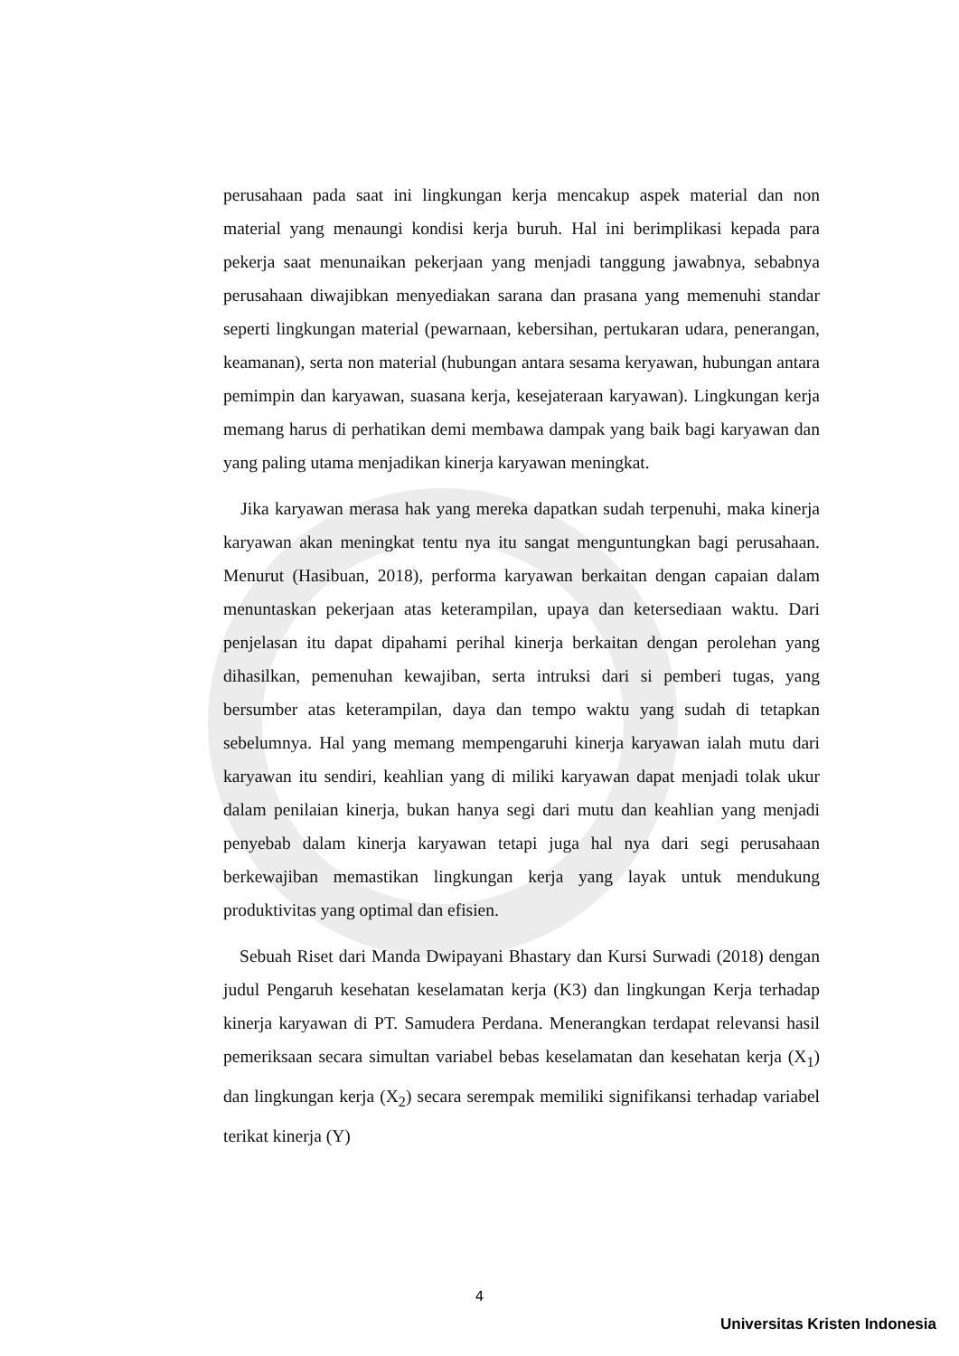perusahaan pada saat ini lingkungan kerja mencakup aspek material dan non material yang menaungi kondisi kerja buruh. Hal ini berimplikasi kepada para pekerja saat menunaikan pekerjaan yang menjadi tanggung jawabnya, sebabnya perusahaan diwajibkan menyediakan sarana dan prasana yang memenuhi standar seperti lingkungan material (pewarnaan, kebersihan, pertukaran udara, penerangan, keamanan), serta non material (hubungan antara sesama keryawan, hubungan antara pemimpin dan karyawan, suasana kerja, kesejateraan karyawan). Lingkungan kerja memang harus di perhatikan demi membawa dampak yang baik bagi karyawan dan yang paling utama menjadikan kinerja karyawan meningkat.
Jika karyawan merasa hak yang mereka dapatkan sudah terpenuhi, maka kinerja karyawan akan meningkat tentu nya itu sangat menguntungkan bagi perusahaan. Menurut (Hasibuan, 2018), performa karyawan berkaitan dengan capaian dalam menuntaskan pekerjaan atas keterampilan, upaya dan ketersediaan waktu. Dari penjelasan itu dapat dipahami perihal kinerja berkaitan dengan perolehan yang dihasilkan, pemenuhan kewajiban, serta intruksi dari si pemberi tugas, yang bersumber atas keterampilan, daya dan tempo waktu yang sudah di tetapkan sebelumnya. Hal yang memang mempengaruhi kinerja karyawan ialah mutu dari karyawan itu sendiri, keahlian yang di miliki karyawan dapat menjadi tolak ukur dalam penilaian kinerja, bukan hanya segi dari mutu dan keahlian yang menjadi penyebab dalam kinerja karyawan tetapi juga hal nya dari segi perusahaan berkewajiban memastikan lingkungan kerja yang layak untuk mendukung produktivitas yang optimal dan efisien.
Sebuah Riset dari Manda Dwipayani Bhastary dan Kursi Surwadi (2018) dengan judul Pengaruh kesehatan keselamatan kerja (K3) dan lingkungan Kerja terhadap kinerja karyawan di PT. Samudera Perdana. Menerangkan terdapat relevansi hasil pemeriksaan secara simultan variabel bebas keselamatan dan kesehatan kerja (X<sub>1</sub>) dan lingkungan kerja (X<sub>2</sub>) secara serempak memiliki signifikansi terhadap variabel terikat kinerja (Y)
4
Universitas Kristen Indonesia